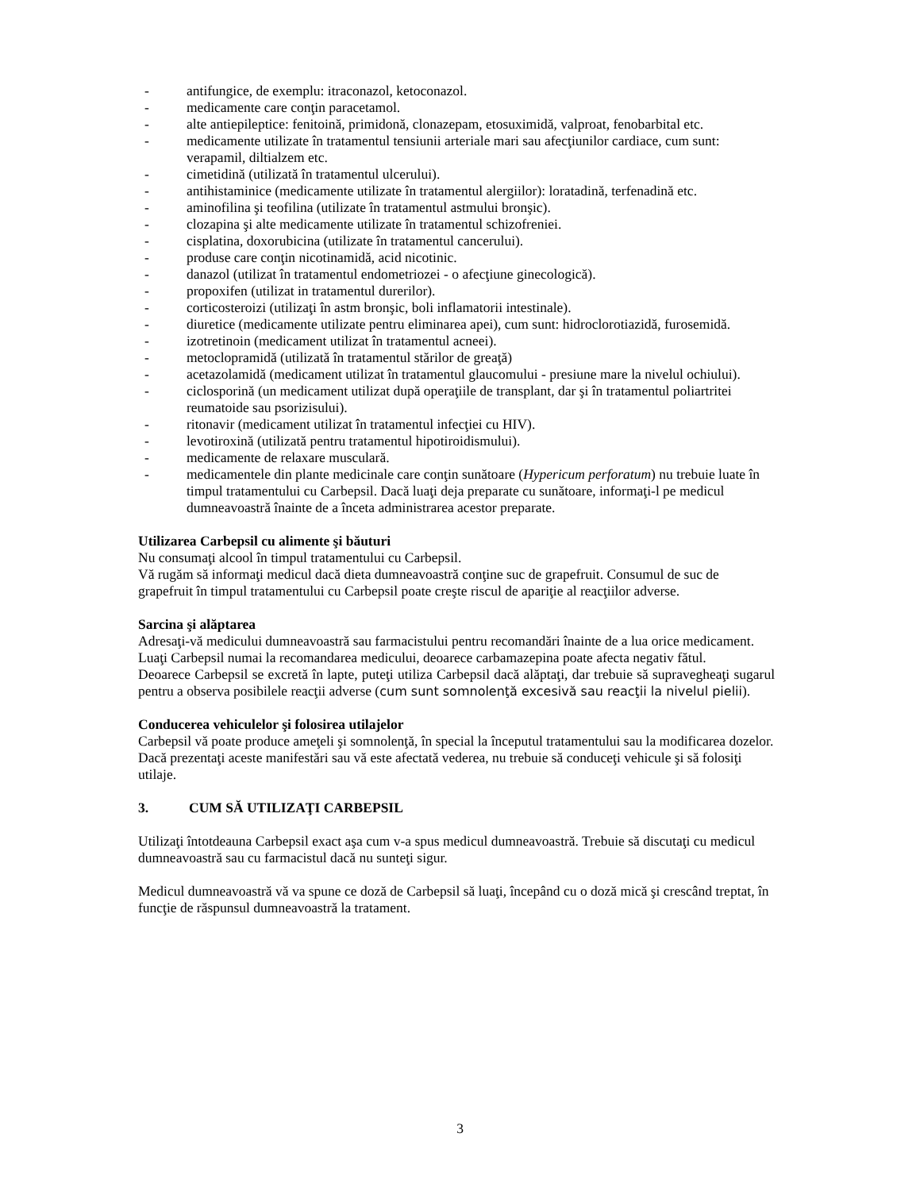- antifungice, de exemplu: itraconazol, ketoconazol.
- medicamente care conţin paracetamol.
- alte antiepileptice: fenitoină, primidonă, clonazepam, etosuximidă, valproat, fenobarbital etc.
- medicamente utilizate în tratamentul tensiunii arteriale mari sau afecţiunilor cardiace, cum sunt: verapamil, diltialzem etc.
- cimetidină (utilizată în tratamentul ulcerului).
- antihistaminice (medicamente utilizate în tratamentul alergiilor): loratadină, terfenadină etc.
- aminofilina şi teofilina (utilizate în tratamentul astmului bronşic).
- clozapina şi alte medicamente utilizate în tratamentul schizofreniei.
- cisplatina, doxorubicina (utilizate în tratamentul cancerului).
- produse care conţin nicotinamidă, acid nicotinic.
- danazol (utilizat în tratamentul endometriozei - o afecţiune ginecologică).
- propoxifen (utilizat in tratamentul durerilor).
- corticosteroizi (utilizaţi în astm bronşic, boli inflamatorii intestinale).
- diuretice (medicamente utilizate pentru eliminarea apei), cum sunt: hidroclorotiazidă, furosemidă.
- izotretinoin (medicament utilizat în tratamentul acneei).
- metoclopramidă (utilizată în tratamentul stărilor de greaţă)
- acetazolamidă (medicament utilizat în tratamentul glaucomului - presiune mare la nivelul ochiului).
- ciclosporină (un medicament utilizat după operaţiile de transplant, dar şi în tratamentul poliartritei reumatoide sau psorizisului).
- ritonavir (medicament utilizat în tratamentul infecţiei cu HIV).
- levotiroxină (utilizată pentru tratamentul hipotiroidismului).
- medicamente de relaxare musculară.
- medicamentele din plante medicinale care conţin sunătoare (Hypericum perforatum) nu trebuie luate în timpul tratamentului cu Carbepsil. Dacă luaţi deja preparate cu sunătoare, informaţi-l pe medicul dumneavoastră înainte de a înceta administrarea acestor preparate.
Utilizarea Carbepsil cu alimente şi băuturi
Nu consumaţi alcool în timpul tratamentului cu Carbepsil.
Vă rugăm să informaţi medicul dacă dieta dumneavoastră conţine suc de grapefruit. Consumul de suc de grapefruit în timpul tratamentului cu Carbepsil poate creşte riscul de apariţie al reacţiilor adverse.
Sarcina şi alăptarea
Adresaţi-vă medicului dumneavoastră sau farmacistului pentru recomandări înainte de a lua orice medicament.
Luaţi Carbepsil numai la recomandarea medicului, deoarece carbamazepina poate afecta negativ fătul.
Deoarece Carbepsil se excretă în lapte, puteţi utiliza Carbepsil dacă alăptaţi, dar trebuie să supravegheaţi sugarul pentru a observa posibilele reacţii adverse (cum sunt somnolenţă excesivă sau reacţii la nivelul pielii).
Conducerea vehiculelor şi folosirea utilajelor
Carbepsil vă poate produce ameţeli şi somnolenţă, în special la începutul tratamentului sau la modificarea dozelor. Dacă prezentaţi aceste manifestări sau vă este afectată vederea, nu trebuie să conduceţi vehicule şi să folosiţi utilaje.
3. CUM SĂ UTILIZAŢI CARBEPSIL
Utilizaţi întotdeauna Carbepsil exact aşa cum v-a spus medicul dumneavoastră. Trebuie să discutaţi cu medicul dumneavoastră sau cu farmacistul dacă nu sunteţi sigur.
Medicul dumneavoastră vă va spune ce doză de Carbepsil să luaţi, începând cu o doză mică şi crescând treptat, în funcţie de răspunsul dumneavoastră la tratament.
3